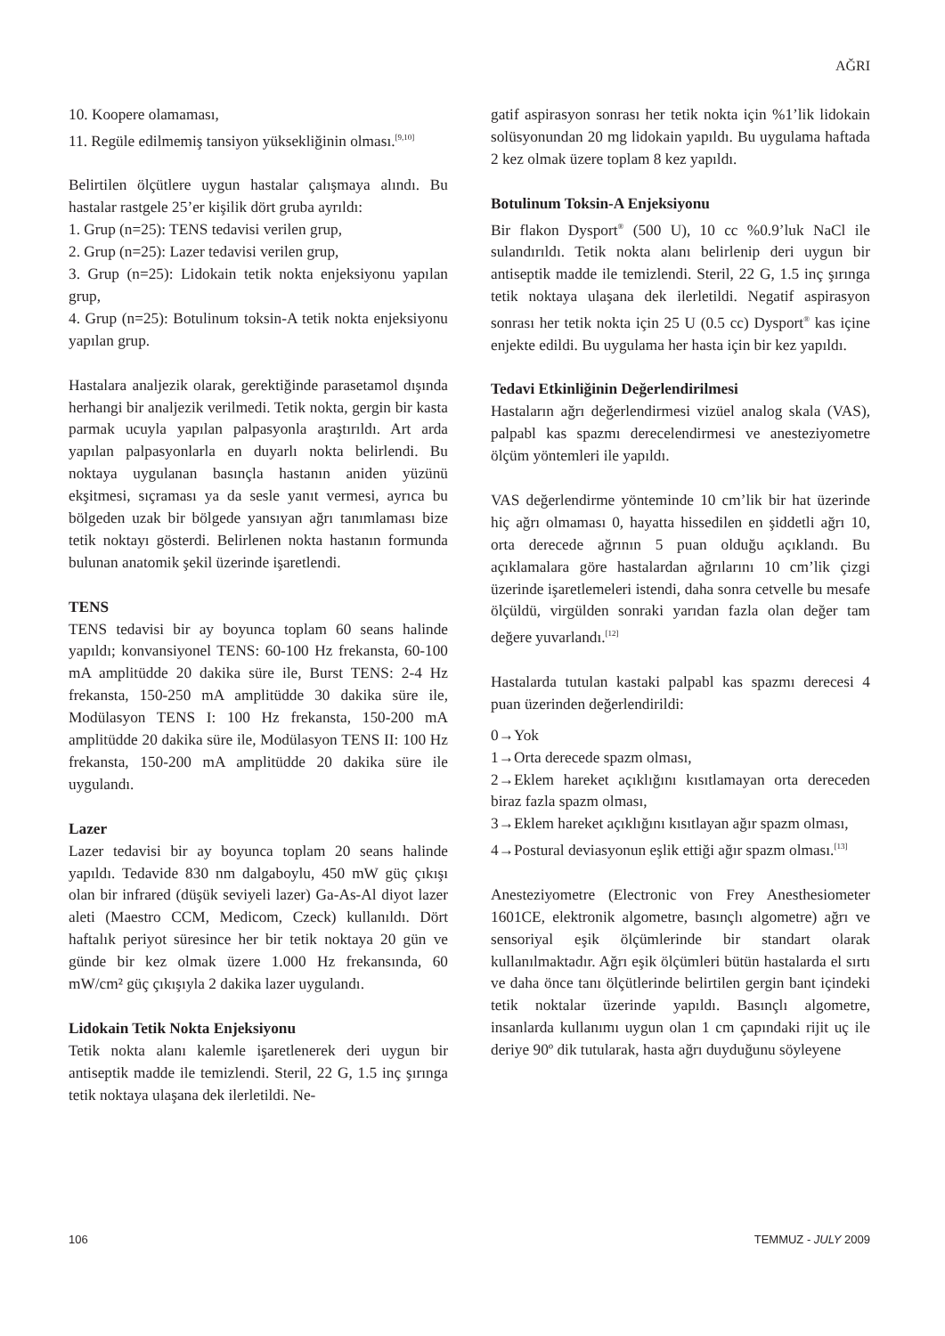AĞRI
10. Koopere olamaması,
11. Regüle edilmemiş tansiyon yüksekliğinin olması.<sup>[9,10]</sup>
Belirtilen ölçütlere uygun hastalar çalışmaya alındı. Bu hastalar rastgele 25’er kişilik dört gruba ayrıldı:
1. Grup (n=25): TENS tedavisi verilen grup,
2. Grup (n=25): Lazer tedavisi verilen grup,
3. Grup (n=25): Lidokain tetik nokta enjeksiyonu yapılan grup,
4. Grup (n=25): Botulinum toksin-A tetik nokta enjeksiyonu yapılan grup.
Hastalara analjezik olarak, gerektiğinde parasetamol dışında herhangi bir analjezik verilmedi. Tetik nokta, gergin bir kasta parmak ucuyla yapılan palpasyonla araştırıldı. Art arda yapılan palpasyonlarla en duyarlı nokta belirlendi. Bu noktaya uygulanan basınçla hastanın aniden yüzünü ekşitmesi, sıçraması ya da sesle yanıt vermesi, ayrıca bu bölgeden uzak bir bölgede yansıyan ağrı tanımlaması bize tetik noktayı gösterdi. Belirlenen nokta hastanın formunda bulunan anatomik şekil üzerinde işaretlendi.
TENS
TENS tedavisi bir ay boyunca toplam 60 seans halinde yapıldı; konvansiyonel TENS: 60-100 Hz frekansta, 60-100 mA amplitüdde 20 dakika süre ile, Burst TENS: 2-4 Hz frekansta, 150-250 mA amplitüdde 30 dakika süre ile, Modülasyon TENS I: 100 Hz frekansta, 150-200 mA amplitüdde 20 dakika süre ile, Modülasyon TENS II: 100 Hz frekansta, 150-200 mA amplitüdde 20 dakika süre ile uygulandı.
Lazer
Lazer tedavisi bir ay boyunca toplam 20 seans halinde yapıldı. Tedavide 830 nm dalgaboylu, 450 mW güç çıkışı olan bir infrared (düşük seviyeli lazer) Ga-As-Al diyot lazer aleti (Maestro CCM, Medicom, Czeck) kullanıldı. Dört haftalık periyot süresince her bir tetik noktaya 20 gün ve günde bir kez olmak üzere 1.000 Hz frekansında, 60 mW/cm² güç çıkışıyla 2 dakika lazer uygulandı.
Lidokain Tetik Nokta Enjeksiyonu
Tetik nokta alanı kalemle işaretlenerek deri uygun bir antiseptik madde ile temizlendi. Steril, 22 G, 1.5 inç şırınga tetik noktaya ulaşana dek ilerletildi. Ne-
gatif aspirasyon sonrası her tetik nokta için %1’lik lidokain solüsyonundan 20 mg lidokain yapıldı. Bu uygulama haftada 2 kez olmak üzere toplam 8 kez yapıldı.
Botulinum Toksin-A Enjeksiyonu
Bir flakon Dysport<sup>®</sup> (500 U), 10 cc %0.9’luk NaCl ile sulandırıldı. Tetik nokta alanı belirlenip deri uygun bir antiseptik madde ile temizlendi. Steril, 22 G, 1.5 inç şırınga tetik noktaya ulaşana dek ilerletildi. Negatif aspirasyon sonrası her tetik nokta için 25 U (0.5 cc) Dysport<sup>®</sup> kas içine enjekte edildi. Bu uygulama her hasta için bir kez yapıldı.
Tedavi Etkinliğinin Değerlendirilmesi
Hastaların ağrı değerlendirmesi vizüel analog skala (VAS), palpabl kas spazmı derecelendirmesi ve anesteziyometre ölçüm yöntemleri ile yapıldı.
VAS değerlendirme yönteminde 10 cm’lik bir hat üzerinde hiç ağrı olmaması 0, hayatta hissedilen en şiddetli ağrı 10, orta derecede ağrının 5 puan olduğu açıklandı. Bu açıklamalara göre hastalardan ağrılarını 10 cm’lik çizgi üzerinde işaretlemeleri istendi, daha sonra cetvelle bu mesafe ölçüldü, virgülden sonraki yarıdan fazla olan değer tam değere yuvarlandı.<sup>[12]</sup>
Hastalarda tutulan kastaki palpabl kas spazmı derecesi 4 puan üzerinden değerlendirildi:
0→Yok
1→Orta derecede spazm olması,
2→Eklem hareket açıklığını kısıtlamayan orta dereceden biraz fazla spazm olması,
3→Eklem hareket açıklığını kısıtlayan ağır spazm olması,
4→Postural deviasyonun eşlik ettiği ağır spazm olması.<sup>[13]</sup>
Anesteziyometre (Electronic von Frey Anesthesiometer 1601CE, elektronik algometre, basınçlı algometre) ağrı ve sensoriyal eşik ölçümlerinde bir standart olarak kullanılmaktadır. Ağrı eşik ölçümleri bütün hastalarda el sırtı ve daha önce tanı ölçütlerinde belirtilen gergin bant içindeki tetik noktalar üzerinde yapıldı. Basınçlı algometre, insanlarda kullanımı uygun olan 1 cm çapındaki rijit uç ile deriye 90º dik tutularak, hasta ağrı duyduğunu söyleyene
106 TEMMUZ - JULY 2009